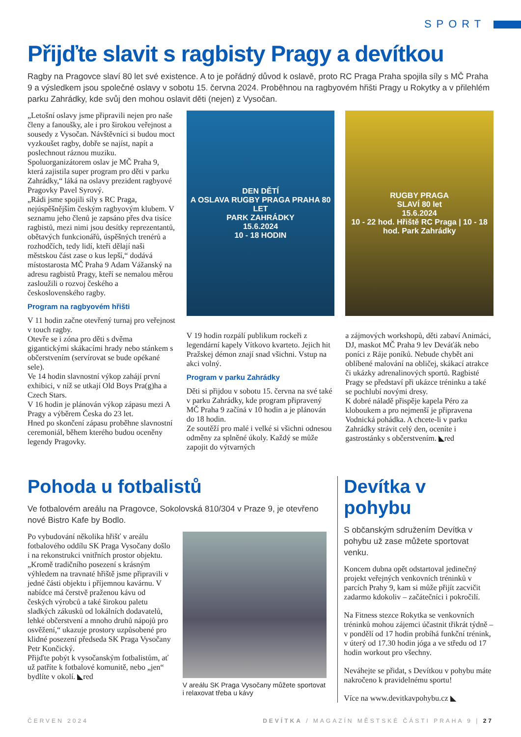SPORT
Přijďte slavit s ragbisty Pragy a devítkou
Ragby na Pragovce slaví 80 let své existence. A to je pořádný důvod k oslavě, proto RC Praga Praha spojila síly s MČ Praha 9 a výsledkem jsou společné oslavy v sobotu 15. června 2024. Proběhnou na ragbyovém hřišti Pragy u Rokytky a v přilehlém parku Zahrádky, kde svůj den mohou oslavit děti (nejen) z Vysočan.
„Letošní oslavy jsme připravili nejen pro naše členy a fanoušky, ale i pro širokou veřejnost a sousedy z Vysočan. Návštěvníci si budou moct vyzkoušet ragby, dobře se najíst, napít a poslechnout ráznou muziku. Spoluorganizátorem oslav je MČ Praha 9, která zajistila super program pro děti v parku Zahrádky,“ láká na oslavy prezident ragbyové Pragovky Pavel Syrový.
„Rádi jsme spojili síly s RC Praga, nejúspěšnějším českým ragbyovým klubem. V seznamu jeho členů je zapsáno přes dva tisíce ragbistů, mezi nimi jsou desítky reprezentantů, obětavých funkcionářů, úspěšných trenérů a rozhodčích, tedy lidí, kteří dělají naši městskou část zase o kus lepší,“ dodává místostarosta MČ Praha 9 Adam Vážanský na adresu ragbistů Pragy, kteří se nemalou měrou zasloužili o rozvoj českého a československého ragby.
Program na ragbyovém hřišti
V 11 hodin začne otevřený turnaj pro veřejnost v touch ragby.
Otevře se i zóna pro děti s dvěma gigantickými skákacími hrady nebo stánkem s občerstvením (servírovat se bude opékané sele).
Ve 14 hodin slavnostní výkop zahájí první exhibici, v níž se utkají Old Boys Pra(g)ha a Czech Stars.
V 16 hodin je plánován výkop zápasu mezi A Pragy a výběrem Česka do 23 let.
Hned po skončení zápasu proběhne slavnostní ceremoniál, během kterého budou oceněny legendy Pragovky.
DEN DĚTÍ
A OSLAVA RUGBY PRAGA PRAHA 80 LET
PARK ZAHRÁDKY
15.6.2024
10 - 18 HODIN
V 19 hodin rozpálí publikum rockeři z legendární kapely Vítkovo kvarteto. Jejich hit Pražskej démon znají snad všichni. Vstup na akci volný.
Program v parku Zahrádky
Děti si přijdou v sobotu 15. června na své také v parku Zahrádky, kde program připravený MČ Praha 9 začíná v 10 hodin a je plánován do 18 hodin.
Ze soutěží pro malé i velké si všichni odnesou odměny za splněné úkoly. Každý se může zapojit do výtvarných
RUGBY PRAGA
SLAVÍ 80 let
15.6.2024
10 - 22 hod. Hřiště RC Praga | 10 - 18 hod. Park Zahrádky
a zájmových workshopů, děti zabaví Animáci, DJ, maskot MČ Praha 9 lev Deváťák nebo poníci z Ráje poníků. Nebude chybět ani oblíbené malování na obličej, skákací atrakce či ukázky adrenalinových sportů. Ragbisté Pragy se představí při ukázce tréninku a také se pochlubí novými dresy.
K dobré náladě přispěje kapela Péro za kloboukem a pro nejmenší je připravena Vodnická pohádka. A chcete-li v parku Zahrádky strávit celý den, oceníte i gastrostánky s občerstvením. ◣red
Pohoda u fotbalistů
Ve fotbalovém areálu na Pragovce, Sokolovská 810/304 v Praze 9, je otevřeno nové Bistro Kafe by Bodlo.
Po vybudování několika hřišť v areálu fotbalového oddílu SK Praga Vysočany došlo i na rekonstrukci vnitřních prostor objektu.
„Kromě tradičního posezení s krásným výhledem na travnaté hřiště jsme připravili v jedné části objektu i příjemnou kavárnu. V nabídce má čerstvě praženou kávu od českých výrobců a také širokou paletu sladkých zákusků od lokálních dodavatelů, lehké občerstvení a mnoho druhů nápojů pro osvěžení,“ ukazuje prostory uzpůsobené pro klidné posezení předseda SK Praga Vysočany Petr Končický.
Přijďte pobýt k vysočanským fotbalistům, ať už patříte k fotbalové komunitě, nebo „jen“ bydlíte v okolí. ◣red
V areálu SK Praga Vysočany můžete sportovat i relaxovat třeba u kávy
Devítka v pohybu
S občanským sdružením Devítka v pohybu už zase můžete sportovat venku.
Koncem dubna opět odstartoval jedinečný projekt veřejných venkovních tréninků v parcích Prahy 9, kam si může přijít zacvičit zadarmo kdokoliv – začátečníci i pokročilí.
Na Fitness stezce Rokytka se venkovních tréninků mohou zájemci účastnit třikrát týdně – v pondělí od 17 hodin probíhá funkční trénink, v úterý od 17.30 hodin jóga a ve středu od 17 hodin workout pro všechny.
Neváhejte se přidat, s Devítkou v pohybu máte nakročeno k pravidelnému sportu!
Více na www.devitkavpohybu.cz ◣
ČERVEN 2024 DEVÍTKA / MAGAZÍN MĚSTSKÉ ČÁSTI PRAHA 9 | 27